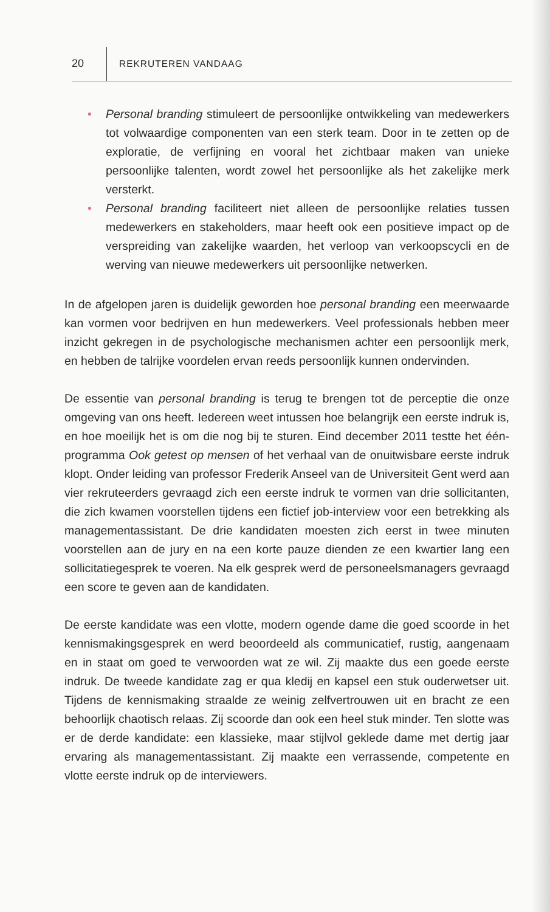20 REKRUTEREN VANDAAG
• Personal branding stimuleert de persoonlijke ontwikkeling van medewerkers tot volwaardige componenten van een sterk team. Door in te zetten op de exploratie, de verfijning en vooral het zichtbaar maken van unieke persoonlijke talenten, wordt zowel het persoonlijke als het zakelijke merk versterkt.
• Personal branding faciliteert niet alleen de persoonlijke relaties tussen medewerkers en stakeholders, maar heeft ook een positieve impact op de verspreiding van zakelijke waarden, het verloop van verkoopscycli en de werving van nieuwe medewerkers uit persoonlijke netwerken.
In de afgelopen jaren is duidelijk geworden hoe personal branding een meerwaarde kan vormen voor bedrijven en hun medewerkers. Veel professionals hebben meer inzicht gekregen in de psychologische mechanismen achter een persoonlijk merk, en hebben de talrijke voordelen ervan reeds persoonlijk kunnen ondervinden.
De essentie van personal branding is terug te brengen tot de perceptie die onze omgeving van ons heeft. Iedereen weet intussen hoe belangrijk een eerste indruk is, en hoe moeilijk het is om die nog bij te sturen. Eind december 2011 testte het één-programma Ook getest op mensen of het verhaal van de onuitwisbare eerste indruk klopt. Onder leiding van professor Frederik Anseel van de Universiteit Gent werd aan vier rekruteerders gevraagd zich een eerste indruk te vormen van drie sollicitanten, die zich kwamen voorstellen tijdens een fictief job-interview voor een betrekking als managementassistant. De drie kandidaten moesten zich eerst in twee minuten voorstellen aan de jury en na een korte pauze dienden ze een kwartier lang een sollicitatiegesprek te voeren. Na elk gesprek werd de personeelsmanagers gevraagd een score te geven aan de kandidaten.
De eerste kandidate was een vlotte, modern ogende dame die goed scoorde in het kennismakingsgesprek en werd beoordeeld als communicatief, rustig, aangenaam en in staat om goed te verwoorden wat ze wil. Zij maakte dus een goede eerste indruk. De tweede kandidate zag er qua kledij en kapsel een stuk ouderwetser uit. Tijdens de kennismaking straalde ze weinig zelfvertrouwen uit en bracht ze een behoorlijk chaotisch relaas. Zij scoorde dan ook een heel stuk minder. Ten slotte was er de derde kandidate: een klassieke, maar stijlvol geklede dame met dertig jaar ervaring als managementassistant. Zij maakte een verrassende, competente en vlotte eerste indruk op de interviewers.